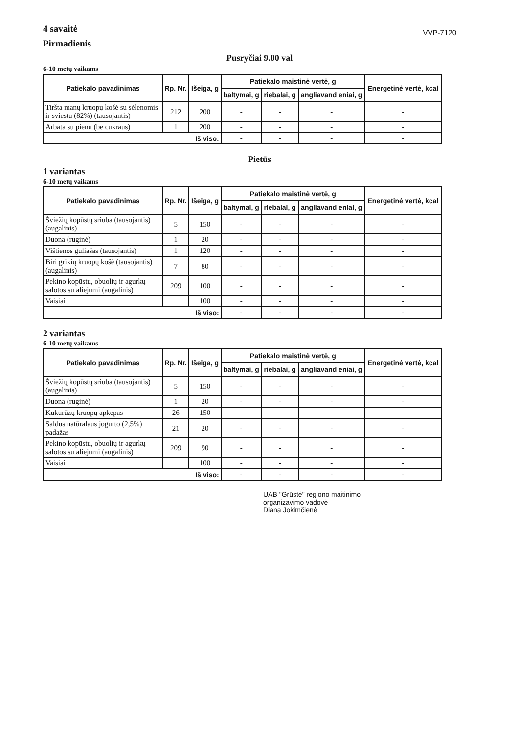4 savaitė
Pirmadienis
VVP-7120
Pusryčiai 9.00 val
6-10 metų vaikams
| Patiekalo pavadinimas | Rp. Nr. | Išeiga, g | Patiekalo maistinė vertė, g | | | Energetinė vertė, kcal |
| --- | --- | --- | --- | --- | --- | --- |
| | | | baltymai, g | riebalai, g | angliavand eniai, g | |
| Tiršta manų kruopų košė su sėlenomis ir sviestu (82%) (tausojantis) | 212 | 200 | - | - | - | - |
| Arbata su pienu (be cukraus) | 1 | 200 | - | - | - | - |
| Iš viso: | | | - | - | - | - |
Pietūs
1 variantas
6-10 metų vaikams
| Patiekalo pavadinimas | Rp. Nr. | Išeiga, g | Patiekalo maistinė vertė, g | | | Energetinė vertė, kcal |
| --- | --- | --- | --- | --- | --- | --- |
| | | | baltymai, g | riebalai, g | angliavand eniai, g | |
| Šviežių kopūstų sriuba (tausojantis)(augalinis) | 5 | 150 | - | - | - | - |
| Duona (ruginė) | 1 | 20 | - | - | - | - |
| Vištienos guliašas (tausojantis) | 1 | 120 | - | - | - | - |
| Biri grikių kruopų košė (tausojantis)(augalinis) | 7 | 80 | - | - | - | - |
| Pekino kopūstų, obuolių ir agurkų salotos su aliejumi (augalinis) | 209 | 100 | - | - | - | - |
| Vaisiai | | 100 | - | - | - | - |
| Iš viso: | | | - | - | - | - |
2 variantas
6-10 metų vaikams
| Patiekalo pavadinimas | Rp. Nr. | Išeiga, g | Patiekalo maistinė vertė, g | | | Energetinė vertė, kcal |
| --- | --- | --- | --- | --- | --- | --- |
| | | | baltymai, g | riebalai, g | angliavand eniai, g | |
| Šviežių kopūstų sriuba (tausojantis)(augalinis) | 5 | 150 | - | - | - | - |
| Duona (ruginė) | 1 | 20 | - | - | - | - |
| Kukurūzų kruopų apkepas | 26 | 150 | - | - | - | - |
| Saldus natūralaus jogurto (2,5%) padažas | 21 | 20 | - | - | - | - |
| Pekino kopūstų, obuolių ir agurkų salotos su aliejumi (augalinis) | 209 | 90 | - | - | - | - |
| Vaisiai | | 100 | - | - | - | - |
| Iš viso: | | | - | - | - | - |
UAB "Grūstė" regiono maitinimo
organizavimo vadovė
Diana Jokimčienė